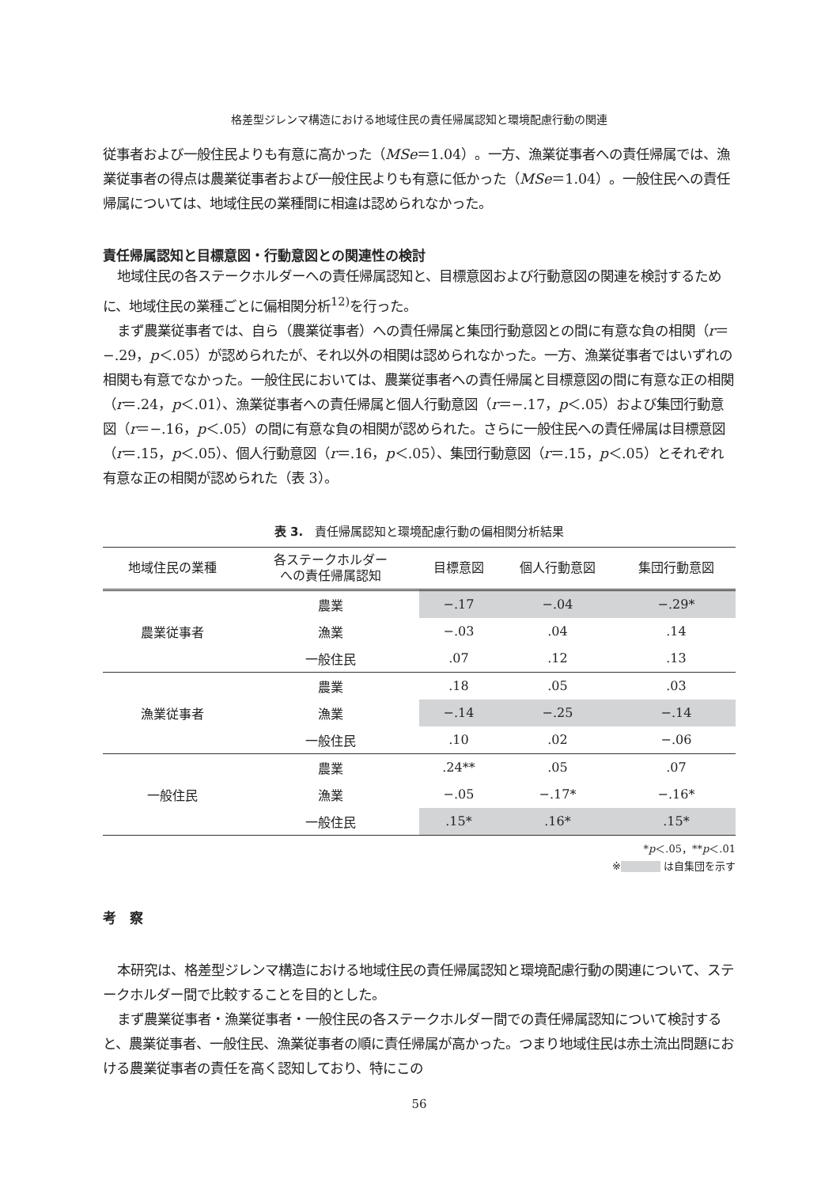格差型ジレンマ構造における地域住民の責任帰属認知と環境配慮行動の関連
従事者および一般住民よりも有意に高かった（MSe＝1.04）。一方、漁業従事者への責任帰属では、漁業従事者の得点は農業従事者および一般住民よりも有意に低かった（MSe＝1.04）。一般住民への責任帰属については、地域住民の業種間に相違は認められなかった。
責任帰属認知と目標意図・行動意図との関連性の検討
地域住民の各ステークホルダーへの責任帰属認知と、目標意図および行動意図の関連を検討するために、地域住民の業種ごとに偏相関分析<sup>12)</sup>を行った。
まず農業従事者では、自ら（農業従事者）への責任帰属と集団行動意図との間に有意な負の相関（r＝−.29，p＜.05）が認められたが、それ以外の相関は認められなかった。一方、漁業従事者ではいずれの相関も有意でなかった。一般住民においては、農業従事者への責任帰属と目標意図の間に有意な正の相関（r＝.24，p＜.01）、漁業従事者への責任帰属と個人行動意図（r＝−.17，p＜.05）および集団行動意図（r＝−.16，p＜.05）の間に有意な負の相関が認められた。さらに一般住民への責任帰属は目標意図（r＝.15，p＜.05）、個人行動意図（r＝.16，p＜.05）、集団行動意図（r＝.15，p＜.05）とそれぞれ有意な正の相関が認められた（表 3）。
表 3.　責任帰属認知と環境配慮行動の偏相関分析結果
| 地域住民の業種 | 各ステークホルダー への責任帰属認知 | 目標意図 | 個人行動意図 | 集団行動意図 |
| --- | --- | --- | --- | --- |
| 農業従事者 | 農業 | −.17 | −.04 | −.29* |
| | 漁業 | −.03 | .04 | .14 |
| | 一般住民 | .07 | .12 | .13 |
| 漁業従事者 | 農業 | .18 | .05 | .03 |
| | 漁業 | −.14 | −.25 | −.14 |
| | 一般住民 | .10 | .02 | −.06 |
| 一般住民 | 農業 | .24** | .05 | .07 |
| | 漁業 | −.05 | −.17* | −.16* |
| | 一般住民 | .15* | .16* | .15* |
*p＜.05，**p＜.01
※ は自集団を示す
考　察
本研究は、格差型ジレンマ構造における地域住民の責任帰属認知と環境配慮行動の関連について、ステークホルダー間で比較することを目的とした。
まず農業従事者・漁業従事者・一般住民の各ステークホルダー間での責任帰属認知について検討すると、農業従事者、一般住民、漁業従事者の順に責任帰属が高かった。つまり地域住民は赤土流出問題における農業従事者の責任を高く認知しており、特にこの
56